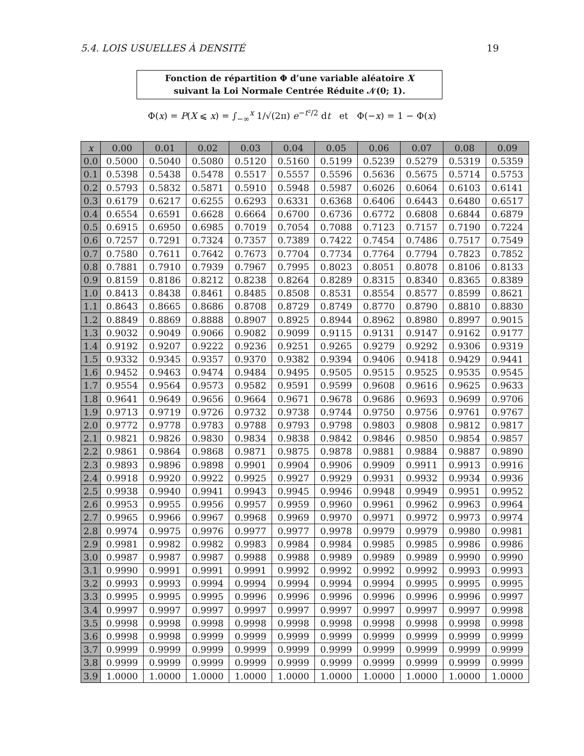5.4. LOIS USUELLES À DENSITÉ 19
Fonction de répartition Φ d’une variable aléatoire X
suivant la Loi Normale Centrée Réduite 𝒩(0; 1).
Φ(x) = P(X ⩽ x) = ∫<sub>−∞</sub><sup>x</sup> 1/√(2π) e<sup>−t²/2</sup> dt et Φ(−x) = 1 − Φ(x)
| x | 0.00 | 0.01 | 0.02 | 0.03 | 0.04 | 0.05 | 0.06 | 0.07 | 0.08 | 0.09 |
| --- | --- | --- | --- | --- | --- | --- | --- | --- | --- | --- |
| 0.0 | 0.5000 | 0.5040 | 0.5080 | 0.5120 | 0.5160 | 0.5199 | 0.5239 | 0.5279 | 0.5319 | 0.5359 |
| 0.1 | 0.5398 | 0.5438 | 0.5478 | 0.5517 | 0.5557 | 0.5596 | 0.5636 | 0.5675 | 0.5714 | 0.5753 |
| 0.2 | 0.5793 | 0.5832 | 0.5871 | 0.5910 | 0.5948 | 0.5987 | 0.6026 | 0.6064 | 0.6103 | 0.6141 |
| 0.3 | 0.6179 | 0.6217 | 0.6255 | 0.6293 | 0.6331 | 0.6368 | 0.6406 | 0.6443 | 0.6480 | 0.6517 |
| 0.4 | 0.6554 | 0.6591 | 0.6628 | 0.6664 | 0.6700 | 0.6736 | 0.6772 | 0.6808 | 0.6844 | 0.6879 |
| 0.5 | 0.6915 | 0.6950 | 0.6985 | 0.7019 | 0.7054 | 0.7088 | 0.7123 | 0.7157 | 0.7190 | 0.7224 |
| 0.6 | 0.7257 | 0.7291 | 0.7324 | 0.7357 | 0.7389 | 0.7422 | 0.7454 | 0.7486 | 0.7517 | 0.7549 |
| 0.7 | 0.7580 | 0.7611 | 0.7642 | 0.7673 | 0.7704 | 0.7734 | 0.7764 | 0.7794 | 0.7823 | 0.7852 |
| 0.8 | 0.7881 | 0.7910 | 0.7939 | 0.7967 | 0.7995 | 0.8023 | 0.8051 | 0.8078 | 0.8106 | 0.8133 |
| 0.9 | 0.8159 | 0.8186 | 0.8212 | 0.8238 | 0.8264 | 0.8289 | 0.8315 | 0.8340 | 0.8365 | 0.8389 |
| 1.0 | 0.8413 | 0.8438 | 0.8461 | 0.8485 | 0.8508 | 0.8531 | 0.8554 | 0.8577 | 0.8599 | 0.8621 |
| 1.1 | 0.8643 | 0.8665 | 0.8686 | 0.8708 | 0.8729 | 0.8749 | 0.8770 | 0.8790 | 0.8810 | 0.8830 |
| 1.2 | 0.8849 | 0.8869 | 0.8888 | 0.8907 | 0.8925 | 0.8944 | 0.8962 | 0.8980 | 0.8997 | 0.9015 |
| 1.3 | 0.9032 | 0.9049 | 0.9066 | 0.9082 | 0.9099 | 0.9115 | 0.9131 | 0.9147 | 0.9162 | 0.9177 |
| 1.4 | 0.9192 | 0.9207 | 0.9222 | 0.9236 | 0.9251 | 0.9265 | 0.9279 | 0.9292 | 0.9306 | 0.9319 |
| 1.5 | 0.9332 | 0.9345 | 0.9357 | 0.9370 | 0.9382 | 0.9394 | 0.9406 | 0.9418 | 0.9429 | 0.9441 |
| 1.6 | 0.9452 | 0.9463 | 0.9474 | 0.9484 | 0.9495 | 0.9505 | 0.9515 | 0.9525 | 0.9535 | 0.9545 |
| 1.7 | 0.9554 | 0.9564 | 0.9573 | 0.9582 | 0.9591 | 0.9599 | 0.9608 | 0.9616 | 0.9625 | 0.9633 |
| 1.8 | 0.9641 | 0.9649 | 0.9656 | 0.9664 | 0.9671 | 0.9678 | 0.9686 | 0.9693 | 0.9699 | 0.9706 |
| 1.9 | 0.9713 | 0.9719 | 0.9726 | 0.9732 | 0.9738 | 0.9744 | 0.9750 | 0.9756 | 0.9761 | 0.9767 |
| 2.0 | 0.9772 | 0.9778 | 0.9783 | 0.9788 | 0.9793 | 0.9798 | 0.9803 | 0.9808 | 0.9812 | 0.9817 |
| 2.1 | 0.9821 | 0.9826 | 0.9830 | 0.9834 | 0.9838 | 0.9842 | 0.9846 | 0.9850 | 0.9854 | 0.9857 |
| 2.2 | 0.9861 | 0.9864 | 0.9868 | 0.9871 | 0.9875 | 0.9878 | 0.9881 | 0.9884 | 0.9887 | 0.9890 |
| 2.3 | 0.9893 | 0.9896 | 0.9898 | 0.9901 | 0.9904 | 0.9906 | 0.9909 | 0.9911 | 0.9913 | 0.9916 |
| 2.4 | 0.9918 | 0.9920 | 0.9922 | 0.9925 | 0.9927 | 0.9929 | 0.9931 | 0.9932 | 0.9934 | 0.9936 |
| 2.5 | 0.9938 | 0.9940 | 0.9941 | 0.9943 | 0.9945 | 0.9946 | 0.9948 | 0.9949 | 0.9951 | 0.9952 |
| 2.6 | 0.9953 | 0.9955 | 0.9956 | 0.9957 | 0.9959 | 0.9960 | 0.9961 | 0.9962 | 0.9963 | 0.9964 |
| 2.7 | 0.9965 | 0.9966 | 0.9967 | 0.9968 | 0.9969 | 0.9970 | 0.9971 | 0.9972 | 0.9973 | 0.9974 |
| 2.8 | 0.9974 | 0.9975 | 0.9976 | 0.9977 | 0.9977 | 0.9978 | 0.9979 | 0.9979 | 0.9980 | 0.9981 |
| 2.9 | 0.9981 | 0.9982 | 0.9982 | 0.9983 | 0.9984 | 0.9984 | 0.9985 | 0.9985 | 0.9986 | 0.9986 |
| 3.0 | 0.9987 | 0.9987 | 0.9987 | 0.9988 | 0.9988 | 0.9989 | 0.9989 | 0.9989 | 0.9990 | 0.9990 |
| 3.1 | 0.9990 | 0.9991 | 0.9991 | 0.9991 | 0.9992 | 0.9992 | 0.9992 | 0.9992 | 0.9993 | 0.9993 |
| 3.2 | 0.9993 | 0.9993 | 0.9994 | 0.9994 | 0.9994 | 0.9994 | 0.9994 | 0.9995 | 0.9995 | 0.9995 |
| 3.3 | 0.9995 | 0.9995 | 0.9995 | 0.9996 | 0.9996 | 0.9996 | 0.9996 | 0.9996 | 0.9996 | 0.9997 |
| 3.4 | 0.9997 | 0.9997 | 0.9997 | 0.9997 | 0.9997 | 0.9997 | 0.9997 | 0.9997 | 0.9997 | 0.9998 |
| 3.5 | 0.9998 | 0.9998 | 0.9998 | 0.9998 | 0.9998 | 0.9998 | 0.9998 | 0.9998 | 0.9998 | 0.9998 |
| 3.6 | 0.9998 | 0.9998 | 0.9999 | 0.9999 | 0.9999 | 0.9999 | 0.9999 | 0.9999 | 0.9999 | 0.9999 |
| 3.7 | 0.9999 | 0.9999 | 0.9999 | 0.9999 | 0.9999 | 0.9999 | 0.9999 | 0.9999 | 0.9999 | 0.9999 |
| 3.8 | 0.9999 | 0.9999 | 0.9999 | 0.9999 | 0.9999 | 0.9999 | 0.9999 | 0.9999 | 0.9999 | 0.9999 |
| 3.9 | 1.0000 | 1.0000 | 1.0000 | 1.0000 | 1.0000 | 1.0000 | 1.0000 | 1.0000 | 1.0000 | 1.0000 |